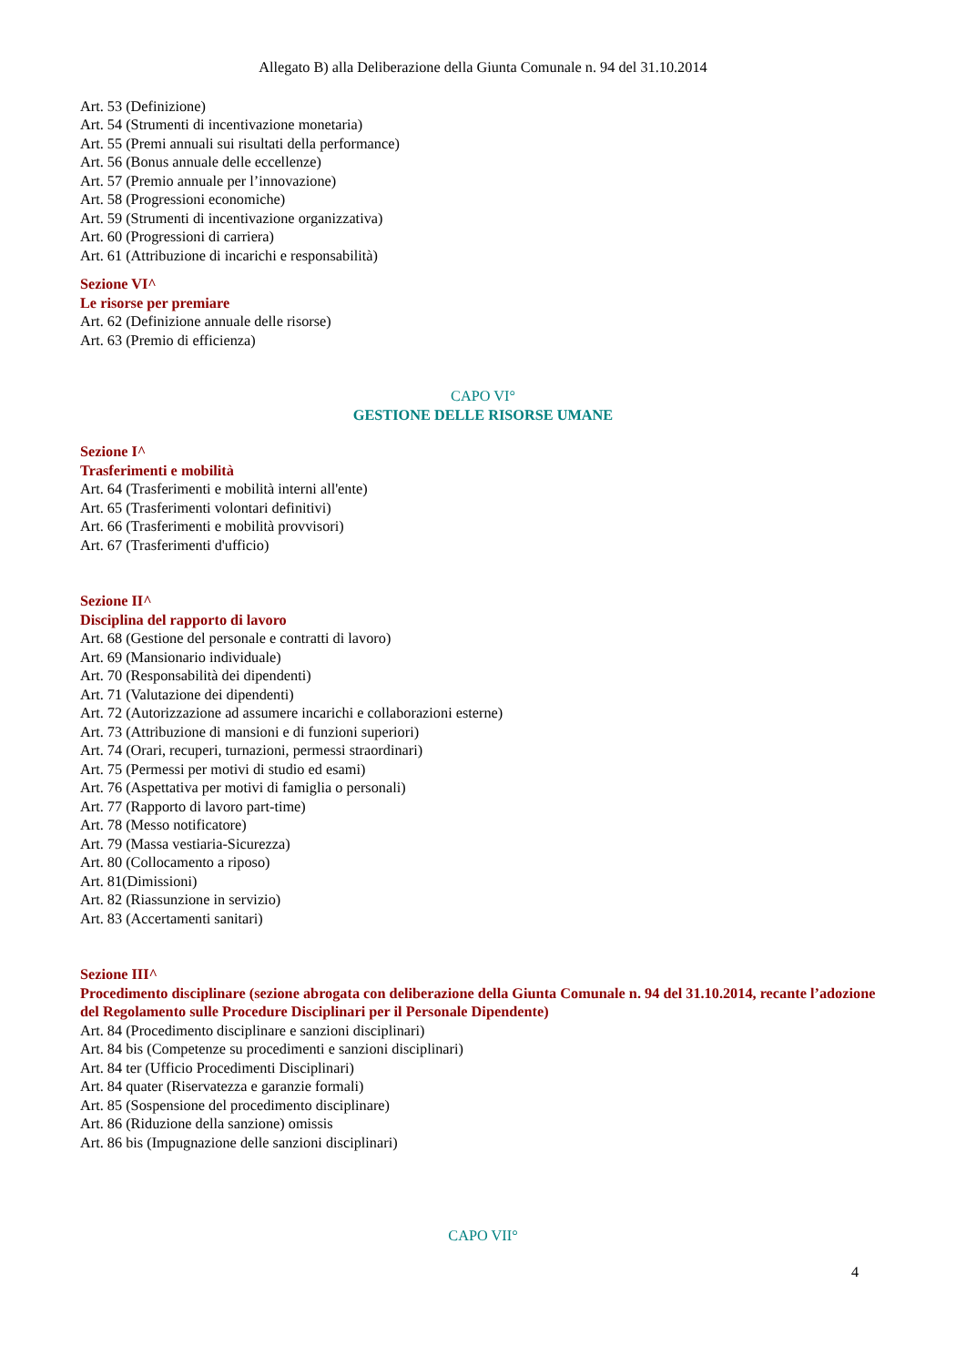Allegato B) alla Deliberazione della Giunta Comunale n. 94 del 31.10.2014
Art. 53 (Definizione)
Art. 54 (Strumenti di incentivazione monetaria)
Art. 55 (Premi annuali sui risultati della performance)
Art. 56 (Bonus annuale delle eccellenze)
Art. 57 (Premio annuale per l’innovazione)
Art. 58 (Progressioni economiche)
Art. 59 (Strumenti di incentivazione organizzativa)
Art. 60 (Progressioni di carriera)
Art. 61 (Attribuzione di incarichi e responsabilità)
Sezione VI^
Le risorse per premiare
Art. 62 (Definizione annuale delle risorse)
Art. 63 (Premio di efficienza)
CAPO VI°
GESTIONE DELLE RISORSE UMANE
Sezione I^
Trasferimenti e mobilità
Art. 64 (Trasferimenti e mobilità interni all'ente)
Art. 65 (Trasferimenti volontari definitivi)
Art. 66 (Trasferimenti e mobilità provvisori)
Art. 67 (Trasferimenti d'ufficio)
Sezione II^
Disciplina del rapporto di lavoro
Art. 68 (Gestione del personale e contratti di lavoro)
Art. 69 (Mansionario individuale)
Art. 70 (Responsabilità dei dipendenti)
Art. 71 (Valutazione dei dipendenti)
Art. 72 (Autorizzazione ad assumere incarichi e collaborazioni esterne)
Art. 73 (Attribuzione di mansioni e di funzioni superiori)
Art. 74 (Orari, recuperi, turnazioni, permessi straordinari)
Art. 75 (Permessi per motivi di studio ed esami)
Art. 76 (Aspettativa per motivi di famiglia o personali)
Art. 77 (Rapporto di lavoro part-time)
Art. 78 (Messo notificatore)
Art. 79 (Massa vestiaria-Sicurezza)
Art. 80 (Collocamento a riposo)
Art. 81(Dimissioni)
Art. 82 (Riassunzione in servizio)
Art. 83 (Accertamenti sanitari)
Sezione III^
Procedimento disciplinare (sezione abrogata con deliberazione della Giunta Comunale n. 94 del 31.10.2014, recante l’adozione del Regolamento sulle Procedure Disciplinari per il Personale Dipendente)
Art. 84 (Procedimento disciplinare e sanzioni disciplinari)
Art. 84 bis (Competenze su procedimenti e sanzioni disciplinari)
Art. 84 ter (Ufficio Procedimenti Disciplinari)
Art. 84 quater (Riservatezza e garanzie formali)
Art. 85 (Sospensione del procedimento disciplinare)
Art. 86 (Riduzione della sanzione) omissis
Art. 86 bis (Impugnazione delle sanzioni disciplinari)
CAPO VII°
4